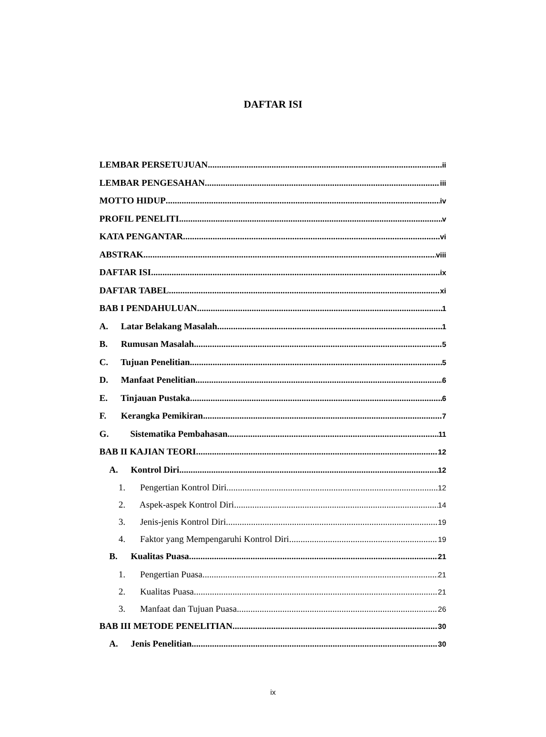DAFTAR ISI
LEMBAR PERSETUJUAN ii
LEMBAR PENGESAHAN iii
MOTTO HIDUP iv
PROFIL PENELITI v
KATA PENGANTAR vi
ABSTRAK viii
DAFTAR ISI ix
DAFTAR TABEL xi
BAB I PENDAHULUAN 1
A. Latar Belakang Masalah 1
B. Rumusan Masalah 5
C. Tujuan Penelitian 5
D. Manfaat Penelitian 6
E. Tinjauan Pustaka 6
F. Kerangka Pemikiran 7
G. Sistematika Pembahasan 11
BAB II KAJIAN TEORI 12
A. Kontrol Diri 12
1. Pengertian Kontrol Diri 12
2. Aspek-aspek Kontrol Diri 14
3. Jenis-jenis Kontrol Diri 19
4. Faktor yang Mempengaruhi Kontrol Diri 19
B. Kualitas Puasa 21
1. Pengertian Puasa 21
2. Kualitas Puasa 21
3. Manfaat dan Tujuan Puasa 26
BAB III METODE PENELITIAN 30
A. Jenis Penelitian 30
ix